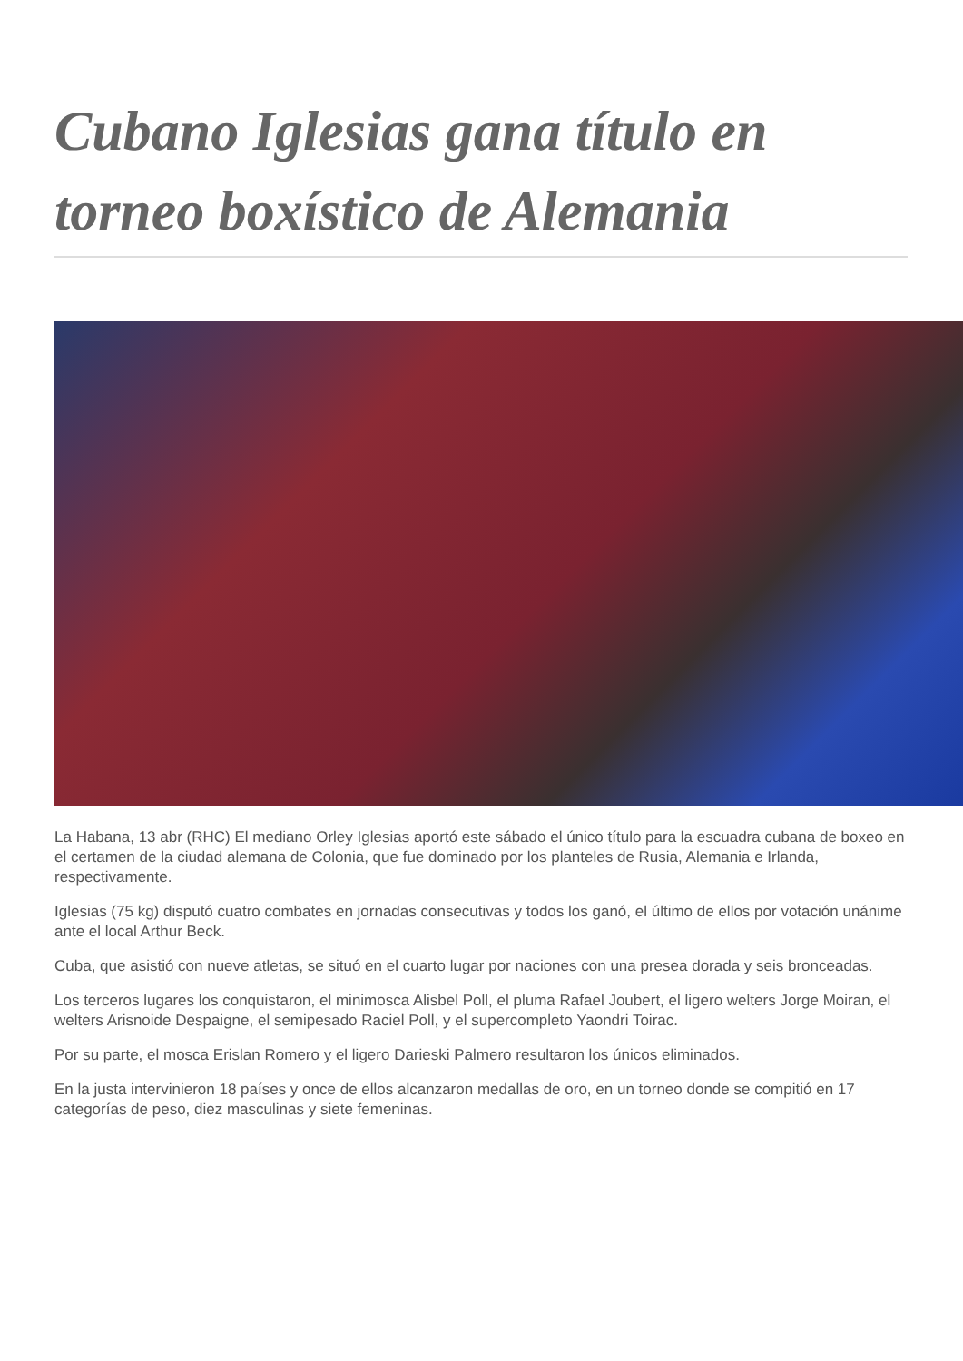Cubano Iglesias gana título en torneo boxístico de Alemania
La Habana, 13 abr (RHC) El mediano Orley Iglesias aportó este sábado el único título para la escuadra cubana de boxeo en el certamen de la ciudad alemana de Colonia, que fue dominado por los planteles de Rusia, Alemania e Irlanda, respectivamente.
Iglesias (75 kg) disputó cuatro combates en jornadas consecutivas y todos los ganó, el último de ellos por votación unánime ante el local Arthur Beck.
Cuba, que asistió con nueve atletas, se situó en el cuarto lugar por naciones con una presea dorada y seis bronceadas.
Los terceros lugares los conquistaron, el minimosca Alisbel Poll, el pluma Rafael Joubert, el ligero welters Jorge Moiran, el welters Arisnoide Despaigne, el semipesado Raciel Poll, y el supercompleto Yaondri Toirac.
Por su parte, el mosca Erislan Romero y el ligero Darieski Palmero resultaron los únicos eliminados.
En la justa intervinieron 18 países y once de ellos alcanzaron medallas de oro, en un torneo donde se compitió en 17 categorías de peso, diez masculinas y siete femeninas.